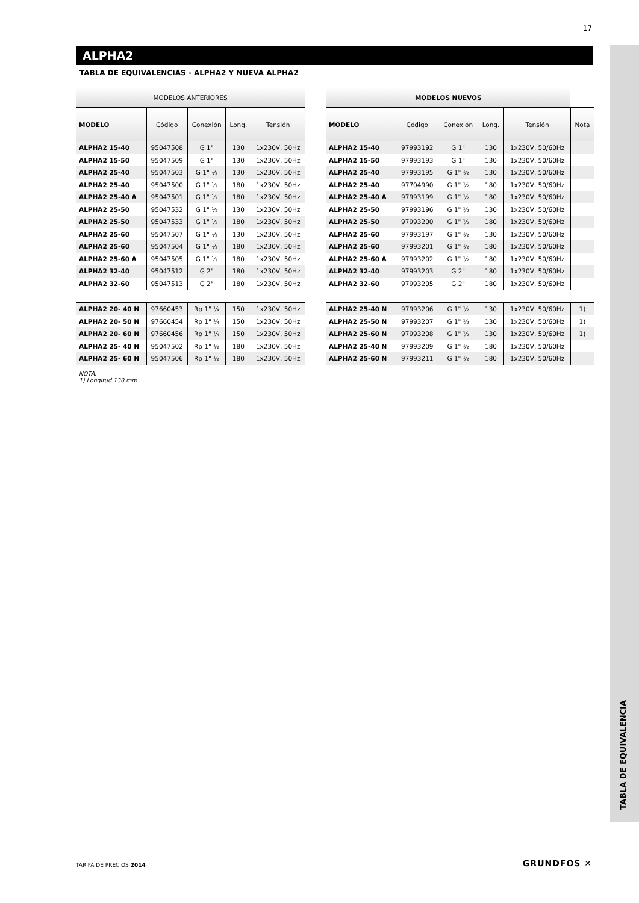17
TABLA DE EQUIVALENCIA
ALPHA2
TABLA DE EQUIVALENCIAS - ALPHA2 Y NUEVA ALPHA2
| MODELOS ANTERIORES | | | | |
| --- | --- | --- | --- | --- |
| MODELO | Código | Conexión | Long. | Tensión |
| ALPHA2 15-40 | 95047508 | G 1" | 130 | 1x230V, 50Hz |
| ALPHA2 15-50 | 95047509 | G 1" | 130 | 1x230V, 50Hz |
| ALPHA2 25-40 | 95047503 | G 1" ½ | 130 | 1x230V, 50Hz |
| ALPHA2 25-40 | 95047500 | G 1" ½ | 180 | 1x230V, 50Hz |
| ALPHA2 25-40 A | 95047501 | G 1" ½ | 180 | 1x230V, 50Hz |
| ALPHA2 25-50 | 95047532 | G 1" ½ | 130 | 1x230V, 50Hz |
| ALPHA2 25-50 | 95047533 | G 1" ½ | 180 | 1x230V, 50Hz |
| ALPHA2 25-60 | 95047507 | G 1" ½ | 130 | 1x230V, 50Hz |
| ALPHA2 25-60 | 95047504 | G 1" ½ | 180 | 1x230V, 50Hz |
| ALPHA2 25-60 A | 95047505 | G 1" ½ | 180 | 1x230V, 50Hz |
| ALPHA2 32-40 | 95047512 | G 2" | 180 | 1x230V, 50Hz |
| ALPHA2 32-60 | 95047513 | G 2" | 180 | 1x230V, 50Hz |
| ALPHA2 20- 40 N | 97660453 | Rp 1" ¼ | 150 | 1x230V, 50Hz |
| ALPHA2 20- 50 N | 97660454 | Rp 1" ¼ | 150 | 1x230V, 50Hz |
| ALPHA2 20- 60 N | 97660456 | Rp 1" ¼ | 150 | 1x230V, 50Hz |
| ALPHA2 25- 40 N | 95047502 | Rp 1" ½ | 180 | 1x230V, 50Hz |
| ALPHA2 25- 60 N | 95047506 | Rp 1" ½ | 180 | 1x230V, 50Hz |
| MODELOS NUEVOS | | | | | |
| --- | --- | --- | --- | --- | --- |
| MODELO | Código | Conexión | Long. | Tensión | Nota |
| ALPHA2 15-40 | 97993192 | G 1" | 130 | 1x230V, 50/60Hz | |
| ALPHA2 15-50 | 97993193 | G 1" | 130 | 1x230V, 50/60Hz | |
| ALPHA2 25-40 | 97993195 | G 1" ½ | 130 | 1x230V, 50/60Hz | |
| ALPHA2 25-40 | 97704990 | G 1" ½ | 180 | 1x230V, 50/60Hz | |
| ALPHA2 25-40 A | 97993199 | G 1" ½ | 180 | 1x230V, 50/60Hz | |
| ALPHA2 25-50 | 97993196 | G 1" ½ | 130 | 1x230V, 50/60Hz | |
| ALPHA2 25-50 | 97993200 | G 1" ½ | 180 | 1x230V, 50/60Hz | |
| ALPHA2 25-60 | 97993197 | G 1" ½ | 130 | 1x230V, 50/60Hz | |
| ALPHA2 25-60 | 97993201 | G 1" ½ | 180 | 1x230V, 50/60Hz | |
| ALPHA2 25-60 A | 97993202 | G 1" ½ | 180 | 1x230V, 50/60Hz | |
| ALPHA2 32-40 | 97993203 | G 2" | 180 | 1x230V, 50/60Hz | |
| ALPHA2 32-60 | 97993205 | G 2" | 180 | 1x230V, 50/60Hz | |
| ALPHA2 25-40 N | 97993206 | G 1" ½ | 130 | 1x230V, 50/60Hz | 1) |
| ALPHA2 25-50 N | 97993207 | G 1" ½ | 130 | 1x230V, 50/60Hz | 1) |
| ALPHA2 25-60 N | 97993208 | G 1" ½ | 130 | 1x230V, 50/60Hz | 1) |
| ALPHA2 25-40 N | 97993209 | G 1" ½ | 180 | 1x230V, 50/60Hz | |
| ALPHA2 25-60 N | 97993211 | G 1" ½ | 180 | 1x230V, 50/60Hz | |
NOTA:
1) Longitud 130 mm
TARIFA DE PRECIOS 2014 GRUNDFOS ✕